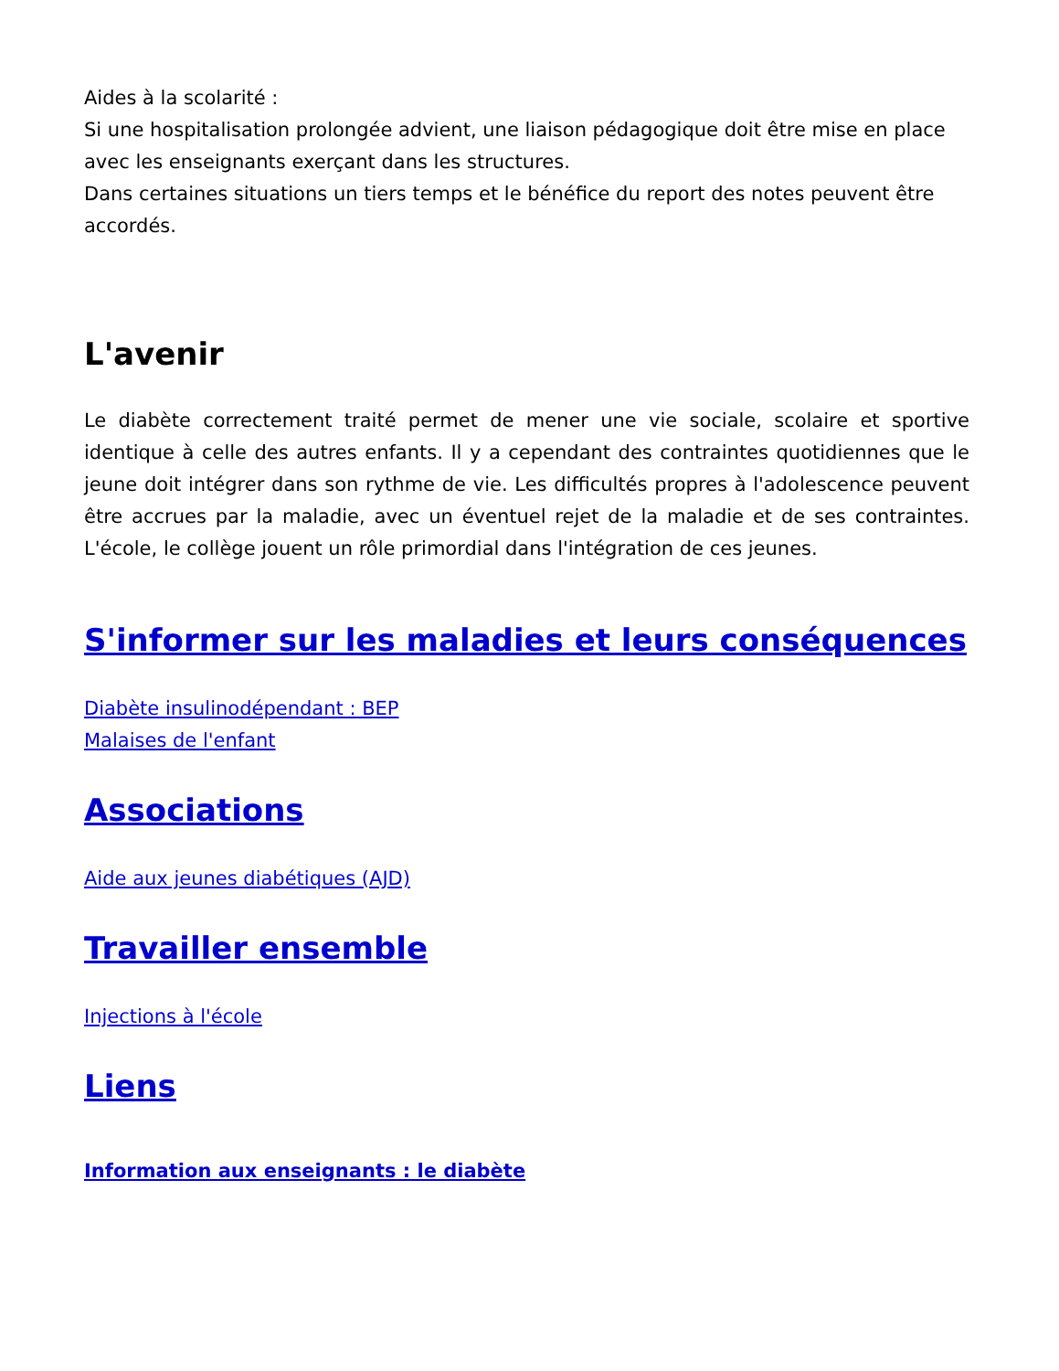Aides à la scolarité :
Si une hospitalisation prolongée advient, une liaison pédagogique doit être mise en place avec les enseignants exerçant dans les structures.
Dans certaines situations un tiers temps et le bénéfice du report des notes peuvent être accordés.
L'avenir
Le diabète correctement traité permet de mener une vie sociale, scolaire et sportive identique à celle des autres enfants. Il y a cependant des contraintes quotidiennes que le jeune doit intégrer dans son rythme de vie. Les difficultés propres à l'adolescence peuvent être accrues par la maladie, avec un éventuel rejet de la maladie et de ses contraintes. L'école, le collège jouent un rôle primordial dans l'intégration de ces jeunes.
S'informer sur les maladies et leurs conséquences
Diabète insulinodépendant : BEP
Malaises de l'enfant
Associations
Aide aux jeunes diabétiques (AJD)
Travailler ensemble
Injections à l'école
Liens
Information aux enseignants : le diabète